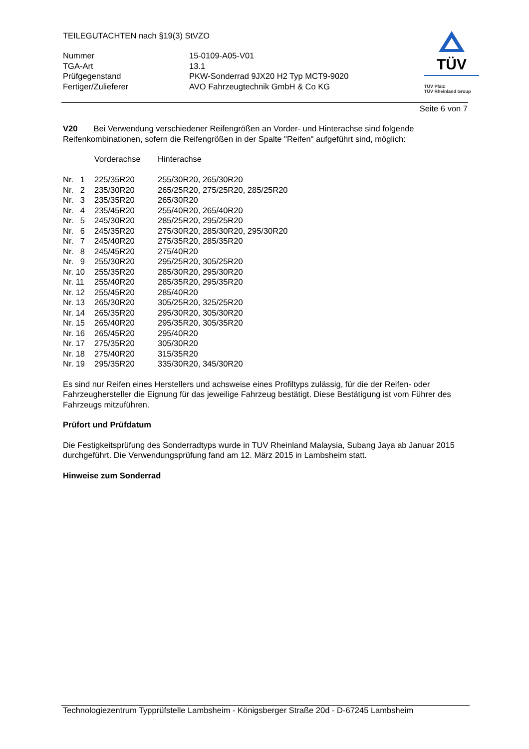TÜV
TÜV Pfalz
TÜV Rheinland Group
TEILEGUTACHTEN nach §19(3) StVZO
| Nummer | 15-0109-A05-V01 |
| TGA-Art | 13.1 |
| Prüfgegenstand | PKW-Sonderrad 9JX20 H2 Typ MCT9-9020 |
| Fertiger/Zulieferer | AVO Fahrzeugtechnik GmbH & Co KG |
Seite 6 von 7
V20 Bei Verwendung verschiedener Reifengrößen an Vorder- und Hinterachse sind folgende Reifenkombinationen, sofern die Reifengrößen in der Spalte "Reifen" aufgeführt sind, möglich:
| | Vorderachse | Hinterachse |
| Nr. 1 | 225/35R20 | 255/30R20, 265/30R20 |
| Nr. 2 | 235/30R20 | 265/25R20, 275/25R20, 285/25R20 |
| Nr. 3 | 235/35R20 | 265/30R20 |
| Nr. 4 | 235/45R20 | 255/40R20, 265/40R20 |
| Nr. 5 | 245/30R20 | 285/25R20, 295/25R20 |
| Nr. 6 | 245/35R20 | 275/30R20, 285/30R20, 295/30R20 |
| Nr. 7 | 245/40R20 | 275/35R20, 285/35R20 |
| Nr. 8 | 245/45R20 | 275/40R20 |
| Nr. 9 | 255/30R20 | 295/25R20, 305/25R20 |
| Nr. 10 | 255/35R20 | 285/30R20, 295/30R20 |
| Nr. 11 | 255/40R20 | 285/35R20, 295/35R20 |
| Nr. 12 | 255/45R20 | 285/40R20 |
| Nr. 13 | 265/30R20 | 305/25R20, 325/25R20 |
| Nr. 14 | 265/35R20 | 295/30R20, 305/30R20 |
| Nr. 15 | 265/40R20 | 295/35R20, 305/35R20 |
| Nr. 16 | 265/45R20 | 295/40R20 |
| Nr. 17 | 275/35R20 | 305/30R20 |
| Nr. 18 | 275/40R20 | 315/35R20 |
| Nr. 19 | 295/35R20 | 335/30R20, 345/30R20 |
Es sind nur Reifen eines Herstellers und achsweise eines Profiltyps zulässig, für die der Reifen- oder Fahrzeughersteller die Eignung für das jeweilige Fahrzeug bestätigt. Diese Bestätigung ist vom Führer des Fahrzeugs mitzuführen.
Prüfort und Prüfdatum
Die Festigkeitsprüfung des Sonderradtyps wurde in TUV Rheinland Malaysia, Subang Jaya ab Januar 2015 durchgeführt. Die Verwendungsprüfung fand am 12. März 2015 in Lambsheim statt.
Hinweise zum Sonderrad
Technologiezentrum Typprüfstelle Lambsheim - Königsberger Straße 20d - D-67245 Lambsheim